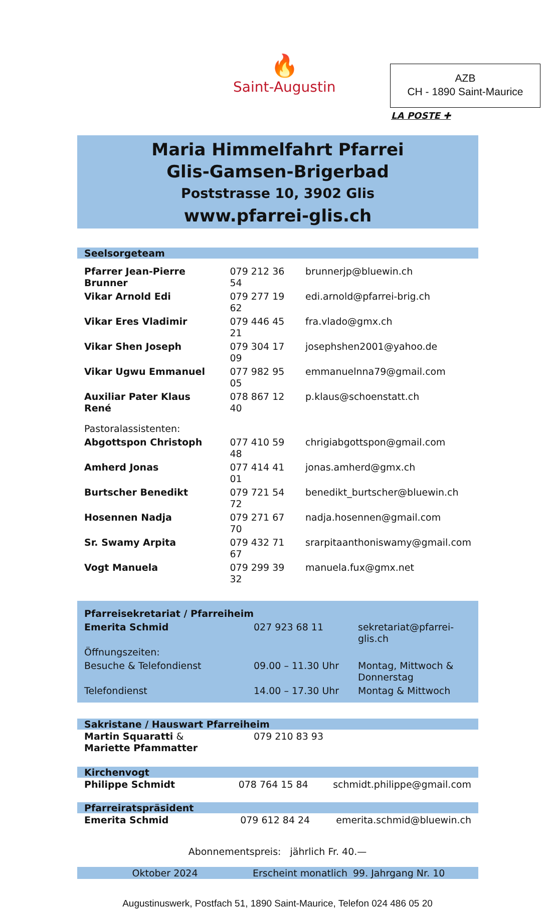🔥
Saint-Augustin
AZB
CH - 1890 Saint-Maurice
LA POSTE ✚
Maria Himmelfahrt Pfarrei
Glis-Gamsen-Brigerbad
Poststrasse 10, 3902 Glis
www.pfarrei-glis.ch
Seelsorgeteam
| Pfarrer Jean-Pierre Brunner | 079 212 36 54 | brunnerjp@bluewin.ch |
| Vikar Arnold Edi | 079 277 19 62 | edi.arnold@pfarrei-brig.ch |
| Vikar Eres Vladimir | 079 446 45 21 | fra.vlado@gmx.ch |
| Vikar Shen Joseph | 079 304 17 09 | josephshen2001@yahoo.de |
| Vikar Ugwu Emmanuel | 077 982 95 05 | emmanuelnna79@gmail.com |
| Auxiliar Pater Klaus René | 078 867 12 40 | p.klaus@schoenstatt.ch |
| Pastoralassistenten: | | |
| Abgottspon Christoph | 077 410 59 48 | chrigiabgottspon@gmail.com |
| Amherd Jonas | 077 414 41 01 | jonas.amherd@gmx.ch |
| Burtscher Benedikt | 079 721 54 72 | benedikt_burtscher@bluewin.ch |
| Hosennen Nadja | 079 271 67 70 | nadja.hosennen@gmail.com |
| Sr. Swamy Arpita | 079 432 71 67 | srarpitaanthoniswamy@gmail.com |
| Vogt Manuela | 079 299 39 32 | manuela.fux@gmx.net |
| Pfarreisekretariat / Pfarreiheim | | |
| Emerita Schmid | 027 923 68 11 | sekretariat@pfarrei-glis.ch |
| Öffnungszeiten: | | |
| Besuche & Telefondienst | 09.00 – 11.30 Uhr | Montag, Mittwoch & Donnerstag |
| Telefondienst | 14.00 – 17.30 Uhr | Montag & Mittwoch |
Sakristane / Hauswart Pfarreiheim
| Martin Squaratti & Mariette Pfammatter | 079 210 83 93 | |
Kirchenvogt
| Philippe Schmidt | 078 764 15 84 | schmidt.philippe@gmail.com |
Pfarreiratspräsident
| Emerita Schmid | 079 612 84 24 | emerita.schmid@bluewin.ch |
Abonnementspreis: jährlich Fr. 40.—
Oktober 2024 Erscheint monatlich 99. Jahrgang Nr. 10
Augustinuswerk, Postfach 51, 1890 Saint-Maurice, Telefon 024 486 05 20